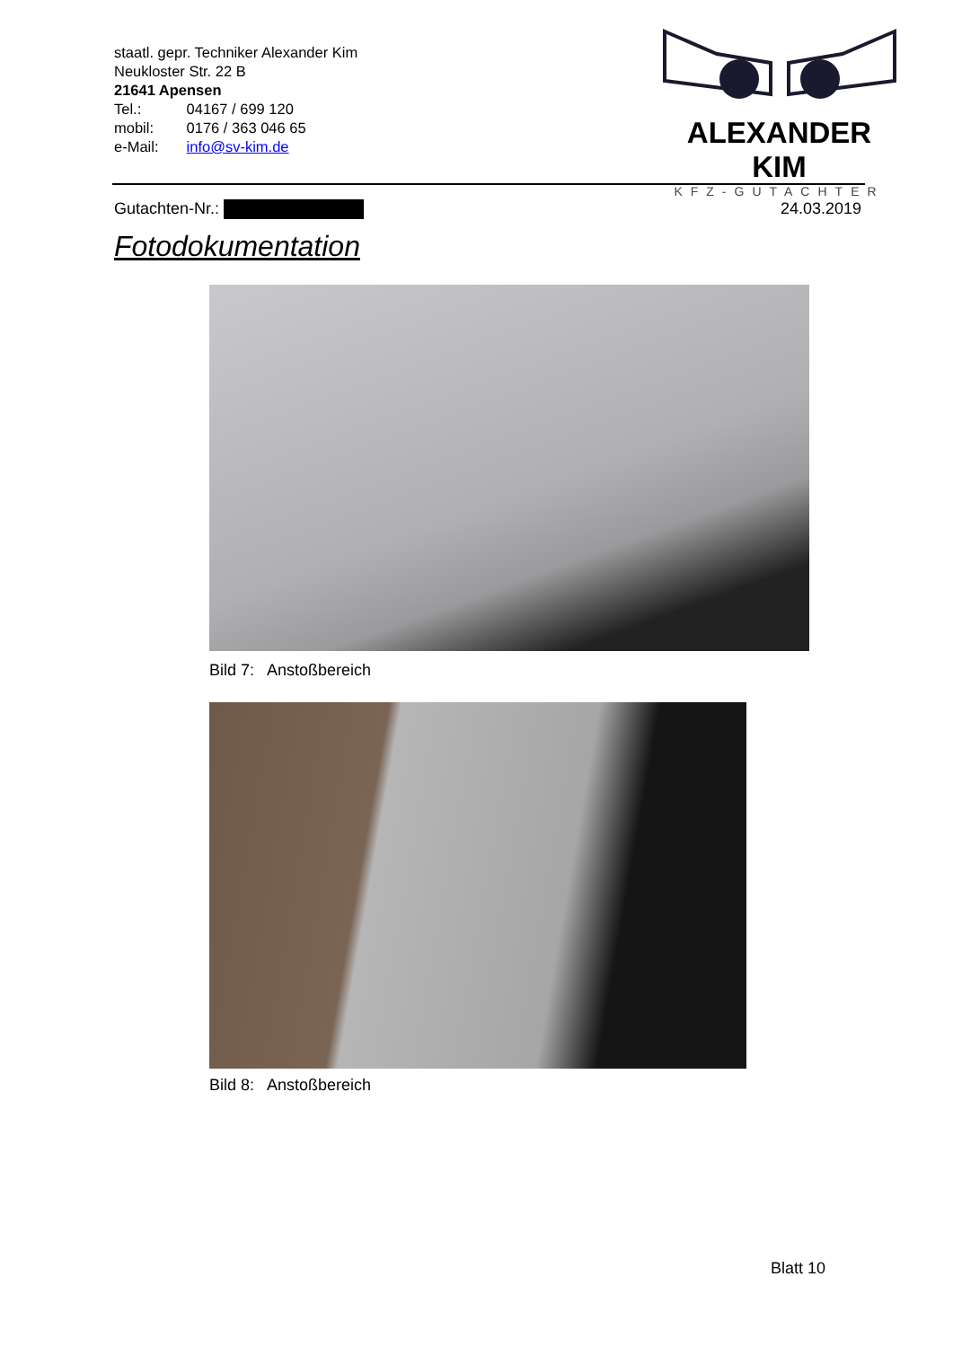staatl. gepr. Techniker Alexander Kim
Neukloster Str. 22 B
21641 Apensen
Tel.: 04167 / 699 120
mobil: 0176 / 363 046 65
e-Mail: info@sv-kim.de
ALEXANDER KIM
KFZ-GUTACHTER
Gutachten-Nr.: 24.03.2019
Fotodokumentation
Bild 7: Anstoßbereich
Bild 8: Anstoßbereich
Blatt 10